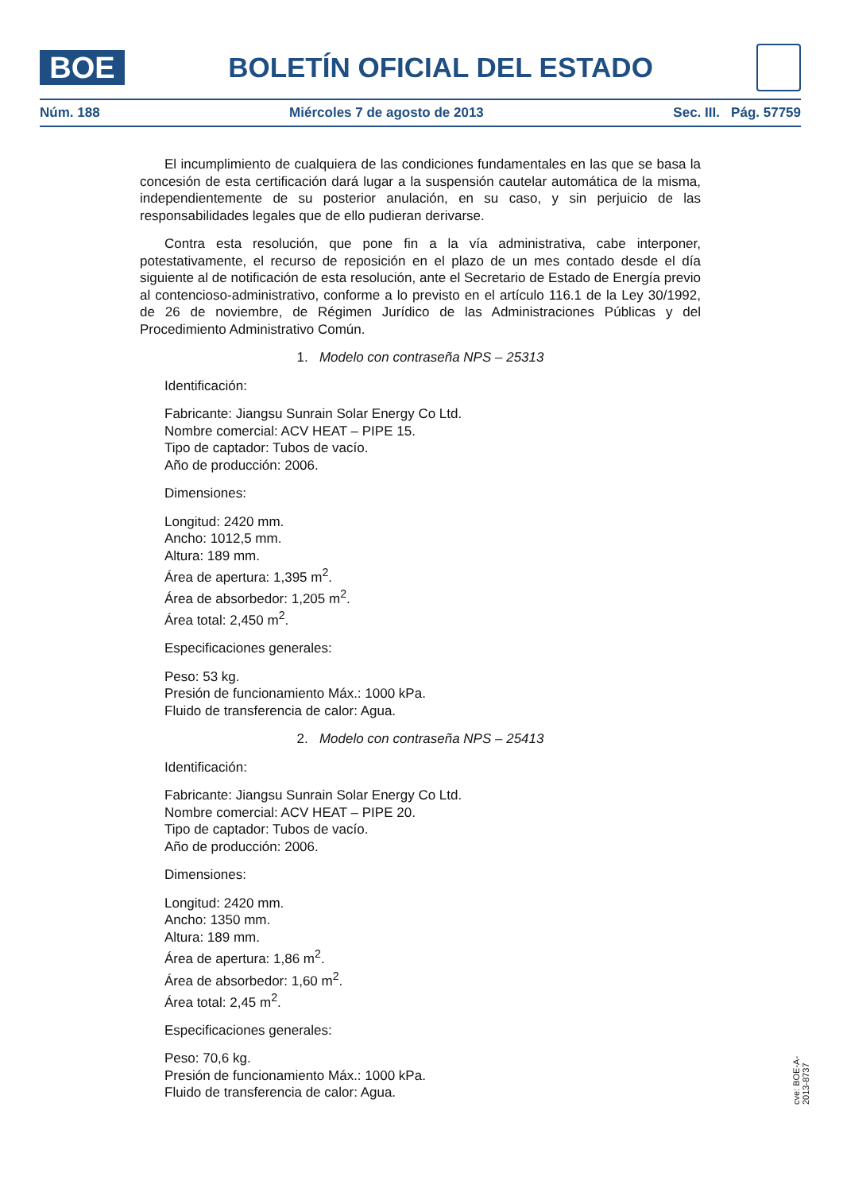BOE
BOLETÍN OFICIAL DEL ESTADO
Núm. 188 Miércoles 7 de agosto de 2013 Sec. III. Pág. 57759
El incumplimiento de cualquiera de las condiciones fundamentales en las que se basa la concesión de esta certificación dará lugar a la suspensión cautelar automática de la misma, independientemente de su posterior anulación, en su caso, y sin perjuicio de las responsabilidades legales que de ello pudieran derivarse.
Contra esta resolución, que pone fin a la vía administrativa, cabe interponer, potestativamente, el recurso de reposición en el plazo de un mes contado desde el día siguiente al de notificación de esta resolución, ante el Secretario de Estado de Energía previo al contencioso-administrativo, conforme a lo previsto en el artículo 116.1 de la Ley 30/1992, de 26 de noviembre, de Régimen Jurídico de las Administraciones Públicas y del Procedimiento Administrativo Común.
1. Modelo con contraseña NPS – 25313
Identificación:
Fabricante: Jiangsu Sunrain Solar Energy Co Ltd.
Nombre comercial: ACV HEAT – PIPE 15.
Tipo de captador: Tubos de vacío.
Año de producción: 2006.
Dimensiones:
Longitud: 2420 mm.
Ancho: 1012,5 mm.
Altura: 189 mm.
Área de apertura: 1,395 m<sup>2</sup>.
Área de absorbedor: 1,205 m<sup>2</sup>.
Área total: 2,450 m<sup>2</sup>.
Especificaciones generales:
Peso: 53 kg.
Presión de funcionamiento Máx.: 1000 kPa.
Fluido de transferencia de calor: Agua.
2. Modelo con contraseña NPS – 25413
Identificación:
Fabricante: Jiangsu Sunrain Solar Energy Co Ltd.
Nombre comercial: ACV HEAT – PIPE 20.
Tipo de captador: Tubos de vacío.
Año de producción: 2006.
Dimensiones:
Longitud: 2420 mm.
Ancho: 1350 mm.
Altura: 189 mm.
Área de apertura: 1,86 m<sup>2</sup>.
Área de absorbedor: 1,60 m<sup>2</sup>.
Área total: 2,45 m<sup>2</sup>.
Especificaciones generales:
Peso: 70,6 kg.
Presión de funcionamiento Máx.: 1000 kPa.
Fluido de transferencia de calor: Agua.
cve: BOE-A-2013-8737